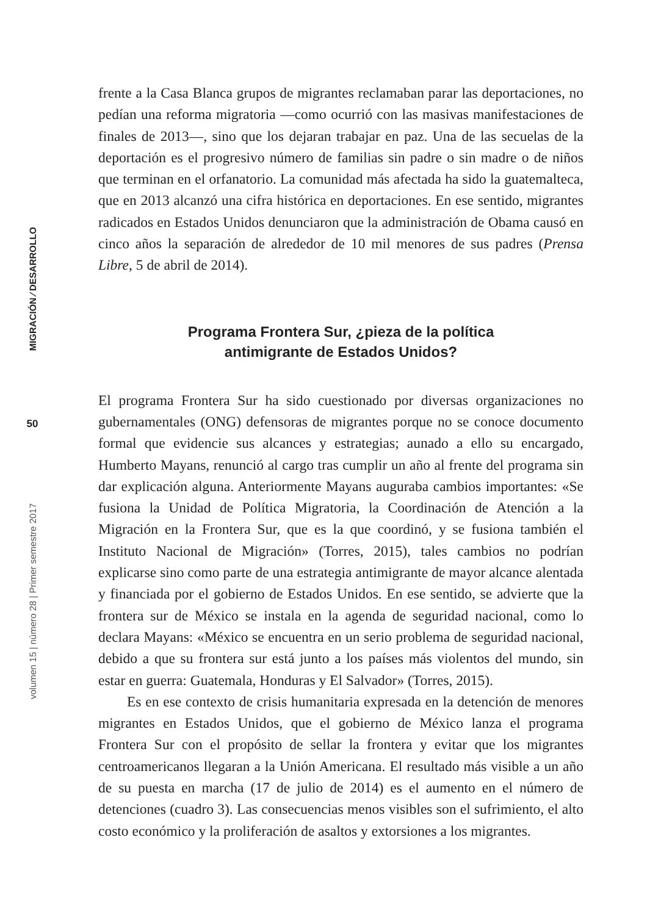MIGRACIÓN ⁄ DESARROLLO
50
volumen 15 | número 28 | Primer semestre 2017
frente a la Casa Blanca grupos de migrantes reclamaban parar las deportaciones, no pedían una reforma migratoria —como ocurrió con las masivas manifestaciones de finales de 2013—, sino que los dejaran trabajar en paz. Una de las secuelas de la deportación es el progresivo número de familias sin padre o sin madre o de niños que terminan en el orfanatorio. La comunidad más afectada ha sido la guatemalteca, que en 2013 alcanzó una cifra histórica en deportaciones. En ese sentido, migrantes radicados en Estados Unidos denunciaron que la administración de Obama causó en cinco años la separación de alrededor de 10 mil menores de sus padres (Prensa Libre, 5 de abril de 2014).
Programa Frontera Sur, ¿pieza de la política
antimigrante de Estados Unidos?
El programa Frontera Sur ha sido cuestionado por diversas organizaciones no gubernamentales (ONG) defensoras de migrantes porque no se conoce documento formal que evidencie sus alcances y estrategias; aunado a ello su encargado, Humberto Mayans, renunció al cargo tras cumplir un año al frente del programa sin dar explicación alguna. Anteriormente Mayans auguraba cambios importantes: «Se fusiona la Unidad de Política Migratoria, la Coordinación de Atención a la Migración en la Frontera Sur, que es la que coordinó, y se fusiona también el Instituto Nacional de Migración» (Torres, 2015), tales cambios no podrían explicarse sino como parte de una estrategia antimigrante de mayor alcance alentada y financiada por el gobierno de Estados Unidos. En ese sentido, se advierte que la frontera sur de México se instala en la agenda de seguridad nacional, como lo declara Mayans: «México se encuentra en un serio problema de seguridad nacional, debido a que su frontera sur está junto a los países más violentos del mundo, sin estar en guerra: Guatemala, Honduras y El Salvador» (Torres, 2015).
Es en ese contexto de crisis humanitaria expresada en la detención de menores migrantes en Estados Unidos, que el gobierno de México lanza el programa Frontera Sur con el propósito de sellar la frontera y evitar que los migrantes centroamericanos llegaran a la Unión Americana. El resultado más visible a un año de su puesta en marcha (17 de julio de 2014) es el aumento en el número de detenciones (cuadro 3). Las consecuencias menos visibles son el sufrimiento, el alto costo económico y la proliferación de asaltos y extorsiones a los migrantes.